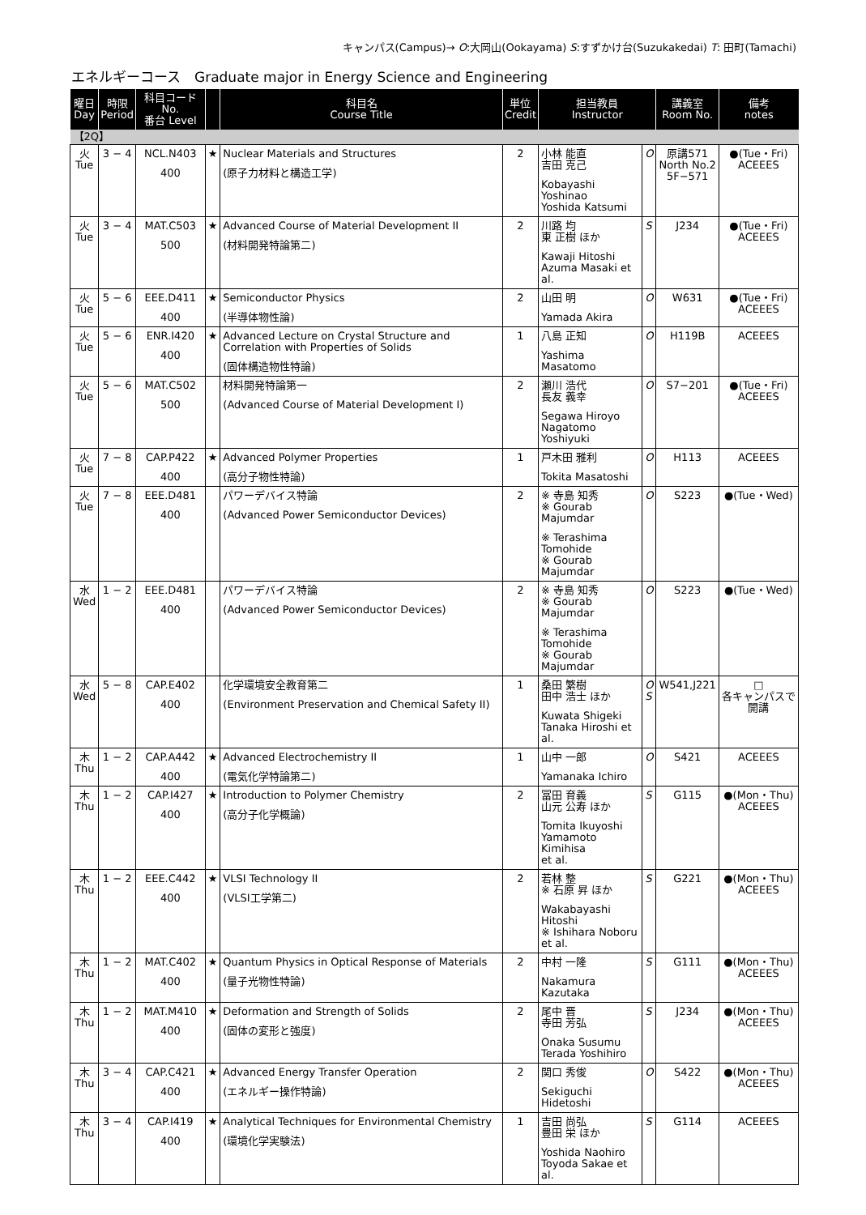キャンパス(Campus)→ O:大岡山(Ookayama) S:すずかけ台(Suzukakedai) T: 田町(Tamachi)
エネルギーコース　Graduate major in Energy Science and Engineering
| 曜日 Day | 時限 Period | 科目コード No. 番台 Level | | 科目名 Course Title | 単位 Credit | 担当教員 Instructor | | 講義室 Room No. | 備考 notes |
| --- | --- | --- | --- | --- | --- | --- | --- | --- | --- |
| 【2Q】 | | | | | | | | | |
| 火 Tue | 3 − 4 | NCL.N403 400 | ★ | Nuclear Materials and Structures (原子力材料と構造工学) | 2 | 小林 能直 吉田 克己 Kobayashi Yoshinao Yoshida Katsumi | O | 原講571 North No.2 5F−571 | ●(Tue・Fri) ACEEES |
| 火 Tue | 3 − 4 | MAT.C503 500 | ★ | Advanced Course of Material Development II (材料開発特論第二) | 2 | 川路 均 東 正樹 ほか Kawaji Hitoshi Azuma Masaki et al. | S | J234 | ●(Tue・Fri) ACEEES |
| 火 Tue | 5 − 6 | EEE.D411 400 | ★ | Semiconductor Physics (半導体物性論) | 2 | 山田 明 Yamada Akira | O | W631 | ●(Tue・Fri) ACEEES |
| 火 Tue | 5 − 6 | ENR.I420 400 | ★ | Advanced Lecture on Crystal Structure and Correlation with Properties of Solids (固体構造物性特論) | 1 | 八島 正知 Yashima Masatomo | O | H119B | ACEEES |
| 火 Tue | 5 − 6 | MAT.C502 500 | | 材料開発特論第一 (Advanced Course of Material Development I) | 2 | 瀬川 浩代 長友 義幸 Segawa Hiroyo Nagatomo Yoshiyuki | O | S7−201 | ●(Tue・Fri) ACEEES |
| 火 Tue | 7 − 8 | CAP.P422 400 | ★ | Advanced Polymer Properties (高分子物性特論) | 1 | 戸木田 雅利 Tokita Masatoshi | O | H113 | ACEEES |
| 火 Tue | 7 − 8 | EEE.D481 400 | | パワーデバイス特論 (Advanced Power Semiconductor Devices) | 2 | ※ 寺島 知秀 ※ Gourab Majumdar ※ Terashima Tomohide ※ Gourab Majumdar | O | S223 | ●(Tue・Wed) |
| 水 Wed | 1 − 2 | EEE.D481 400 | | パワーデバイス特論 (Advanced Power Semiconductor Devices) | 2 | ※ 寺島 知秀 ※ Gourab Majumdar ※ Terashima Tomohide ※ Gourab Majumdar | O | S223 | ●(Tue・Wed) |
| 水 Wed | 5 − 8 | CAP.E402 400 | | 化学環境安全教育第二 (Environment Preservation and Chemical Safety II) | 1 | 桑田 繁樹 田中 浩士 ほか Kuwata Shigeki Tanaka Hiroshi et al. | O S | W541,J221 | □ 各キャンパスで開講 |
| 木 Thu | 1 − 2 | CAP.A442 400 | ★ | Advanced Electrochemistry II (電気化学特論第二) | 1 | 山中 一郎 Yamanaka Ichiro | O | S421 | ACEEES |
| 木 Thu | 1 − 2 | CAP.I427 400 | ★ | Introduction to Polymer Chemistry (高分子化学概論) | 2 | 冨田 育義 山元 公寿 ほか Tomita Ikuyoshi Yamamoto Kimihisa et al. | S | G115 | ●(Mon・Thu) ACEEES |
| 木 Thu | 1 − 2 | EEE.C442 400 | ★ | VLSI Technology II (VLSI工学第二) | 2 | 若林 整 ※ 石原 昇 ほか Wakabayashi Hitoshi ※ Ishihara Noboru et al. | S | G221 | ●(Mon・Thu) ACEEES |
| 木 Thu | 1 − 2 | MAT.C402 400 | ★ | Quantum Physics in Optical Response of Materials (量子光物性特論) | 2 | 中村 一隆 Nakamura Kazutaka | S | G111 | ●(Mon・Thu) ACEEES |
| 木 Thu | 1 − 2 | MAT.M410 400 | ★ | Deformation and Strength of Solids (固体の変形と強度) | 2 | 尾中 晋 寺田 芳弘 Onaka Susumu Terada Yoshihiro | S | J234 | ●(Mon・Thu) ACEEES |
| 木 Thu | 3 − 4 | CAP.C421 400 | ★ | Advanced Energy Transfer Operation (エネルギー操作特論) | 2 | 関口 秀俊 Sekiguchi Hidetoshi | O | S422 | ●(Mon・Thu) ACEEES |
| 木 Thu | 3 − 4 | CAP.I419 400 | ★ | Analytical Techniques for Environmental Chemistry (環境化学実験法) | 1 | 吉田 尚弘 豊田 栄 ほか Yoshida Naohiro Toyoda Sakae et al. | S | G114 | ACEEES |